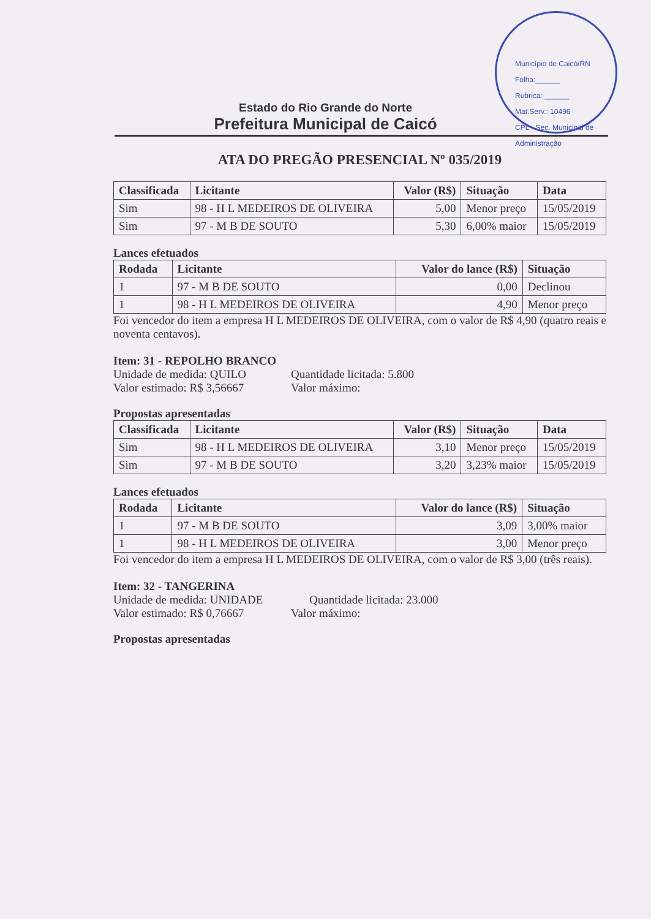Estado do Rio Grande do Norte
Prefeitura Municipal de Caicó
Município de Caicó/RN
Folha:______
Rubrica: ______
Mat.Serv.: 10496
CPL - Sec. Municipal de Administração
ATA DO PREGÃO PRESENCIAL Nº 035/2019
| Classificada | Licitante | Valor (R$) | Situação | Data |
| --- | --- | --- | --- | --- |
| Sim | 98 - H L MEDEIROS DE OLIVEIRA | 5,00 | Menor preço | 15/05/2019 |
| Sim | 97 - M B DE SOUTO | 5,30 | 6,00% maior | 15/05/2019 |
Lances efetuados
| Rodada | Licitante | Valor do lance (R$) | Situação |
| --- | --- | --- | --- |
| 1 | 97 - M B DE SOUTO | 0,00 | Declinou |
| 1 | 98 - H L MEDEIROS DE OLIVEIRA | 4,90 | Menor preço |
Foi vencedor do item a empresa H L MEDEIROS DE OLIVEIRA, com o valor de R$ 4,90 (quatro reais e noventa centavos).
Item: 31 - REPOLHO BRANCO
Unidade de medida: QUILO Quantidade licitada: 5.800
Valor estimado: R$ 3,56667
Valor máximo:
Propostas apresentadas
| Classificada | Licitante | Valor (R$) | Situação | Data |
| --- | --- | --- | --- | --- |
| Sim | 98 - H L MEDEIROS DE OLIVEIRA | 3,10 | Menor preço | 15/05/2019 |
| Sim | 97 - M B DE SOUTO | 3,20 | 3,23% maior | 15/05/2019 |
Lances efetuados
| Rodada | Licitante | Valor do lance (R$) | Situação |
| --- | --- | --- | --- |
| 1 | 97 - M B DE SOUTO | 3,09 | 3,00% maior |
| 1 | 98 - H L MEDEIROS DE OLIVEIRA | 3,00 | Menor preço |
Foi vencedor do item a empresa H L MEDEIROS DE OLIVEIRA, com o valor de R$ 3,00 (três reais).
Item: 32 - TANGERINA
Unidade de medida: UNIDADE Quantidade licitada: 23.000
Valor estimado: R$ 0,76667
Valor máximo:
Propostas apresentadas